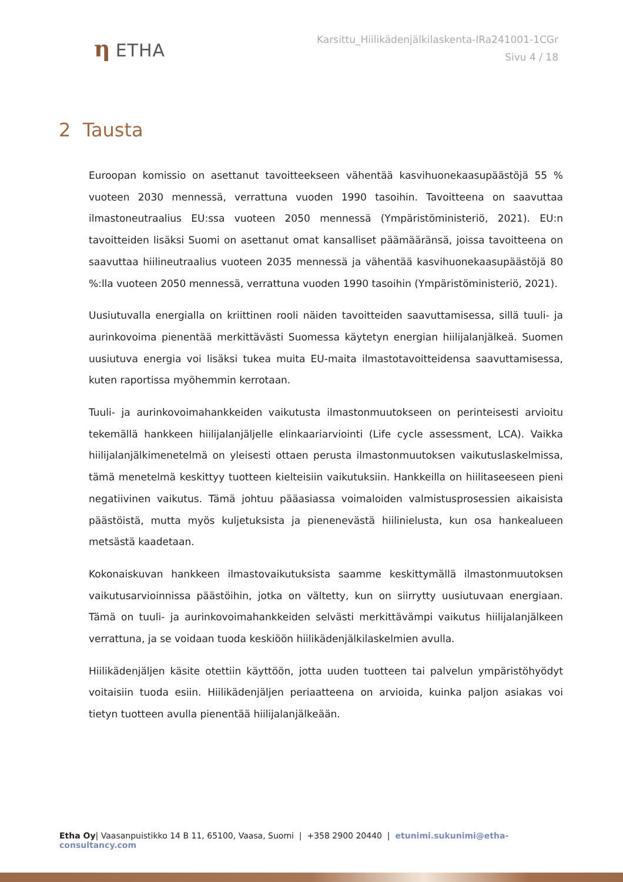η ETHA
Karsittu_Hiilikädenjälkilaskenta-IRa241001-1CGr
Sivu 4 / 18
2 Tausta
Euroopan komissio on asettanut tavoitteekseen vähentää kasvihuonekaasupäästöjä 55 % vuoteen 2030 mennessä, verrattuna vuoden 1990 tasoihin. Tavoitteena on saavuttaa ilmastoneutraalius EU:ssa vuoteen 2050 mennessä (Ympäristöministeriö, 2021). EU:n tavoitteiden lisäksi Suomi on asettanut omat kansalliset päämääränsä, joissa tavoitteena on saavuttaa hiilineutraalius vuoteen 2035 mennessä ja vähentää kasvihuonekaasupäästöjä 80 %:lla vuoteen 2050 mennessä, verrattuna vuoden 1990 tasoihin (Ympäristöministeriö, 2021).
Uusiutuvalla energialla on kriittinen rooli näiden tavoitteiden saavuttamisessa, sillä tuuli- ja aurinkovoima pienentää merkittävästi Suomessa käytetyn energian hiilijalanjälkeä. Suomen uusiutuva energia voi lisäksi tukea muita EU-maita ilmastotavoitteidensa saavuttamisessa, kuten raportissa myöhemmin kerrotaan.
Tuuli- ja aurinkovoimahankkeiden vaikutusta ilmastonmuutokseen on perinteisesti arvioitu tekemällä hankkeen hiilijalanjäljelle elinkaariarviointi (Life cycle assessment, LCA). Vaikka hiilijalanjälkimenetelmä on yleisesti ottaen perusta ilmastonmuutoksen vaikutuslaskelmissa, tämä menetelmä keskittyy tuotteen kielteisiin vaikutuksiin. Hankkeilla on hiilitaseeseen pieni negatiivinen vaikutus. Tämä johtuu pääasiassa voimaloiden valmistusprosessien aikaisista päästöistä, mutta myös kuljetuksista ja pienenevästä hiilinielusta, kun osa hankealueen metsästä kaadetaan.
Kokonaiskuvan hankkeen ilmastovaikutuksista saamme keskittymällä ilmastonmuutoksen vaikutusarvioinnissa päästöihin, jotka on vältetty, kun on siirrytty uusiutuvaan energiaan. Tämä on tuuli- ja aurinkovoimahankkeiden selvästi merkittävämpi vaikutus hiilijalanjälkeen verrattuna, ja se voidaan tuoda keskiöön hiilikädenjälkilaskelmien avulla.
Hiilikädenjäljen käsite otettiin käyttöön, jotta uuden tuotteen tai palvelun ympäristöhyödyt voitaisiin tuoda esiin. Hiilikädenjäljen periaatteena on arvioida, kuinka paljon asiakas voi tietyn tuotteen avulla pienentää hiilijalanjälkeään.
Etha Oy| Vaasanpuistikko 14 B 11, 65100, Vaasa, Suomi | +358 2900 20440 | etunimi.sukunimi@etha-consultancy.com